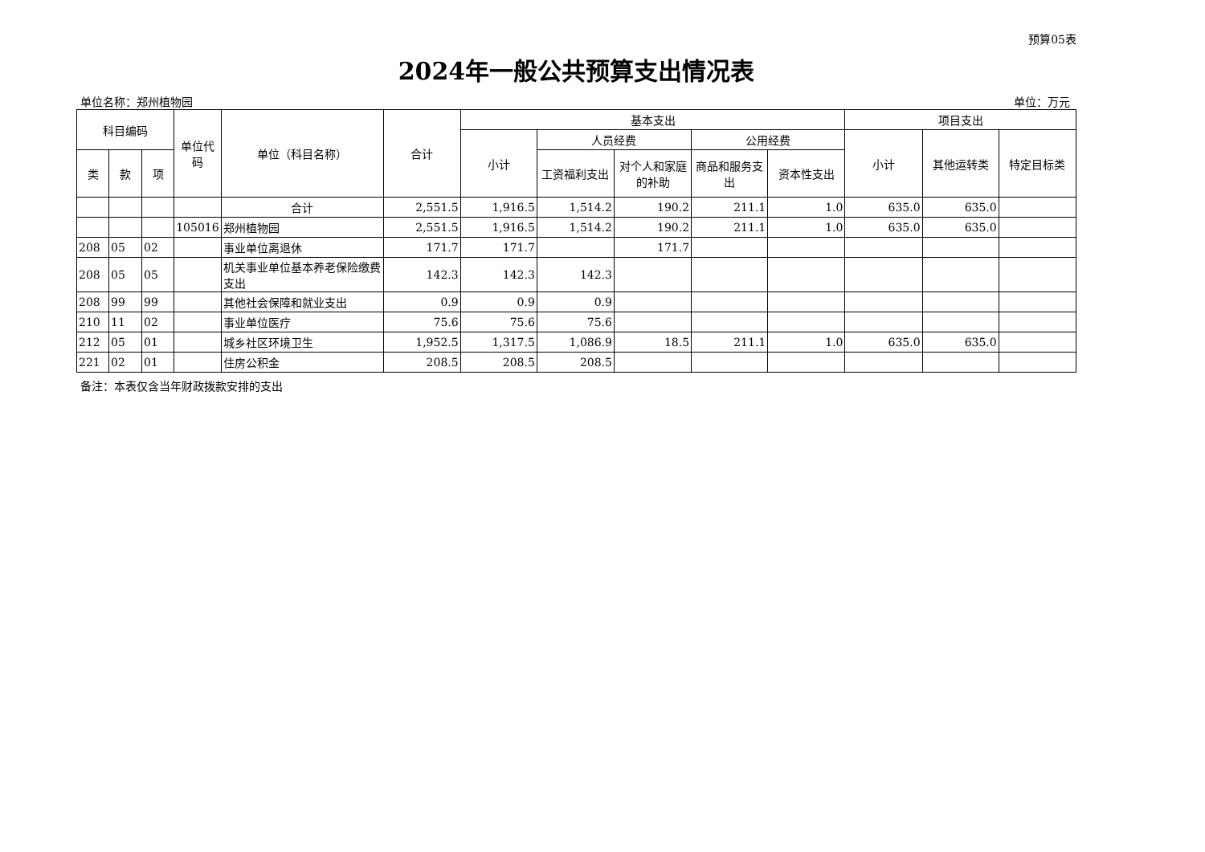预算05表
2024年一般公共预算支出情况表
单位名称：郑州植物园 单位：万元
| 科目编码 | | | 单位代码 | 单位（科目名称） | 合计 | 基本支出 | | | | | 项目支出 | | |
| --- | --- | --- | --- | --- | --- | --- | --- | --- | --- | --- | --- | --- | --- |
| | | | | | | 小计 | 人员经费 | | 公用经费 | | 小计 | 其他运转类 | 特定目标类 |
| 类 | 款 | 项 | | | | | 工资福利支出 | 对个人和家庭的补助 | 商品和服务支出 | 资本性支出 | | | |
| | | | | 合计 | 2,551.5 | 1,916.5 | 1,514.2 | 190.2 | 211.1 | 1.0 | 635.0 | 635.0 | |
| | | | 105016 | 郑州植物园 | 2,551.5 | 1,916.5 | 1,514.2 | 190.2 | 211.1 | 1.0 | 635.0 | 635.0 | |
| 208 | 05 | 02 | | 事业单位离退休 | 171.7 | 171.7 | | 171.7 | | | | | |
| 208 | 05 | 05 | | 机关事业单位基本养老保险缴费支出 | 142.3 | 142.3 | 142.3 | | | | | | |
| 208 | 99 | 99 | | 其他社会保障和就业支出 | 0.9 | 0.9 | 0.9 | | | | | | |
| 210 | 11 | 02 | | 事业单位医疗 | 75.6 | 75.6 | 75.6 | | | | | | |
| 212 | 05 | 01 | | 城乡社区环境卫生 | 1,952.5 | 1,317.5 | 1,086.9 | 18.5 | 211.1 | 1.0 | 635.0 | 635.0 | |
| 221 | 02 | 01 | | 住房公积金 | 208.5 | 208.5 | 208.5 | | | | | | |
备注：本表仅含当年财政拨款安排的支出